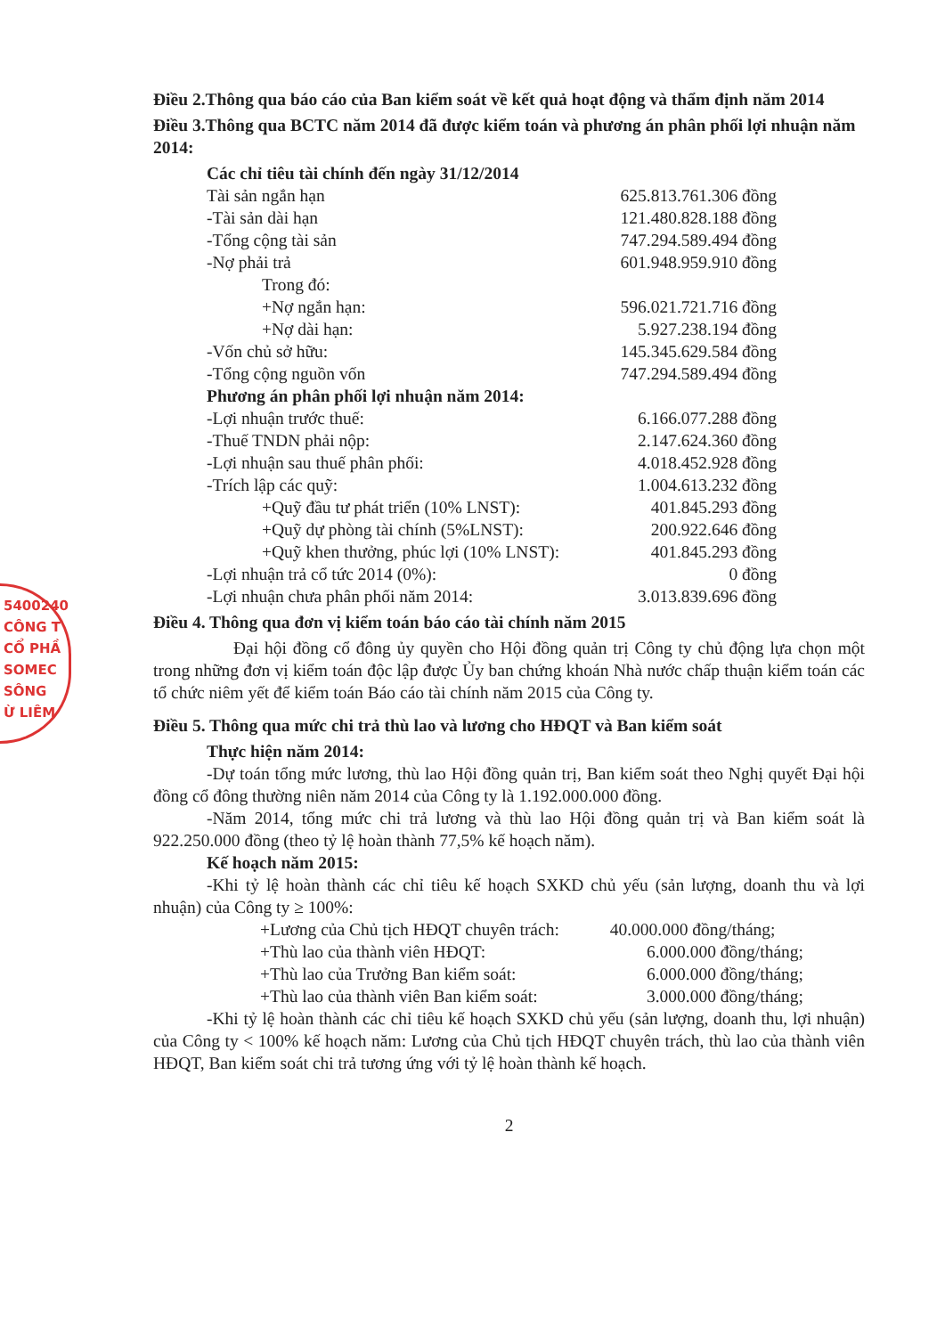5400240
CÔNG T
CỔ PHẦ
SOMEC
SÔNG
Ừ LIÊM
Điều 2.Thông qua báo cáo của Ban kiểm soát về kết quả hoạt động và thẩm định năm 2014
Điều 3.Thông qua BCTC năm 2014 đã được kiểm toán và phương án phân phối lợi nhuận năm 2014:
| Các chỉ tiêu tài chính đến ngày 31/12/2014 | |
| Tài sản ngắn hạn | 625.813.761.306 đồng |
| -Tài sản dài hạn | 121.480.828.188 đồng |
| -Tổng cộng tài sản | 747.294.589.494 đồng |
| -Nợ phải trả | 601.948.959.910 đồng |
| Trong đó: | |
| +Nợ ngắn hạn: | 596.021.721.716 đồng |
| +Nợ dài hạn: | 5.927.238.194 đồng |
| -Vốn chủ sở hữu: | 145.345.629.584 đồng |
| -Tổng cộng nguồn vốn | 747.294.589.494 đồng |
| Phương án phân phối lợi nhuận năm 2014: | |
| -Lợi nhuận trước thuế: | 6.166.077.288 đồng |
| -Thuế TNDN phải nộp: | 2.147.624.360 đồng |
| -Lợi nhuận sau thuế phân phối: | 4.018.452.928 đồng |
| -Trích lập các quỹ: | 1.004.613.232 đồng |
| +Quỹ đầu tư phát triển (10% LNST): | 401.845.293 đồng |
| +Quỹ dự phòng tài chính (5%LNST): | 200.922.646 đồng |
| +Quỹ khen thưởng, phúc lợi (10% LNST): | 401.845.293 đồng |
| -Lợi nhuận trả cổ tức 2014 (0%): | 0 đồng |
| -Lợi nhuận chưa phân phối năm 2014: | 3.013.839.696 đồng |
Điều 4. Thông qua đơn vị kiểm toán báo cáo tài chính năm 2015
Đại hội đồng cổ đông ủy quyền cho Hội đồng quản trị Công ty chủ động lựa chọn một trong những đơn vị kiểm toán độc lập được Ủy ban chứng khoán Nhà nước chấp thuận kiểm toán các tổ chức niêm yết để kiểm toán Báo cáo tài chính năm 2015 của Công ty.
Điều 5. Thông qua mức chi trả thù lao và lương cho HĐQT và Ban kiểm soát
Thực hiện năm 2014:
-Dự toán tổng mức lương, thù lao Hội đồng quản trị, Ban kiểm soát theo Nghị quyết Đại hội đồng cổ đông thường niên năm 2014 của Công ty là 1.192.000.000 đồng.
-Năm 2014, tổng mức chi trả lương và thù lao Hội đồng quản trị và Ban kiểm soát là 922.250.000 đồng (theo tỷ lệ hoàn thành 77,5% kế hoạch năm).
Kế hoạch năm 2015:
-Khi tỷ lệ hoàn thành các chỉ tiêu kế hoạch SXKD chủ yếu (sản lượng, doanh thu và lợi nhuận) của Công ty ≥ 100%:
| +Lương của Chủ tịch HĐQT chuyên trách: | 40.000.000 đồng/tháng; |
| +Thù lao của thành viên HĐQT: | 6.000.000 đồng/tháng; |
| +Thù lao của Trưởng Ban kiểm soát: | 6.000.000 đồng/tháng; |
| +Thù lao của thành viên Ban kiểm soát: | 3.000.000 đồng/tháng; |
-Khi tỷ lệ hoàn thành các chỉ tiêu kế hoạch SXKD chủ yếu (sản lượng, doanh thu, lợi nhuận) của Công ty < 100% kế hoạch năm: Lương của Chủ tịch HĐQT chuyên trách, thù lao của thành viên HĐQT, Ban kiểm soát chi trả tương ứng với tỷ lệ hoàn thành kế hoạch.
2